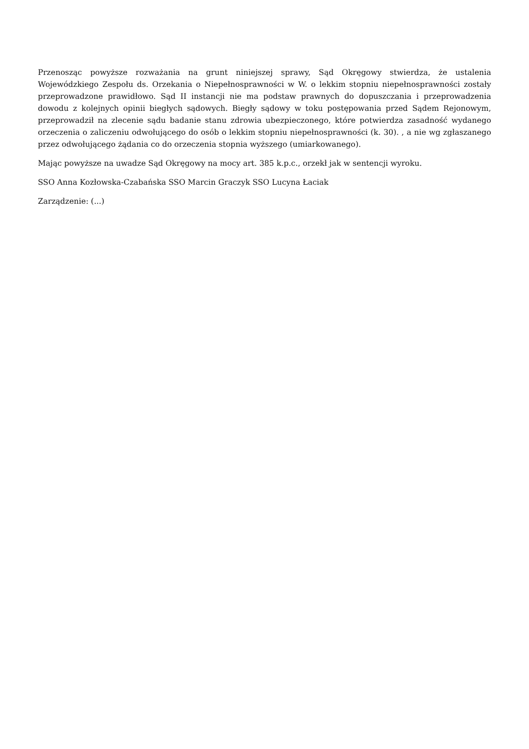Przenosząc powyższe rozważania na grunt niniejszej sprawy, Sąd Okręgowy stwierdza, że ustalenia Wojewódzkiego Zespołu ds. Orzekania o Niepełnosprawności w W. o lekkim stopniu niepełnosprawności zostały przeprowadzone prawidłowo. Sąd II instancji nie ma podstaw prawnych do dopuszczania i przeprowadzenia dowodu z kolejnych opinii biegłych sądowych. Biegły sądowy w toku postępowania przed Sądem Rejonowym, przeprowadził na zlecenie sądu badanie stanu zdrowia ubezpieczonego, które potwierdza zasadność wydanego orzeczenia o zaliczeniu odwołującego do osób o lekkim stopniu niepełnosprawności (k. 30). , a nie wg zgłaszanego przez odwołującego żądania co do orzeczenia stopnia wyższego (umiarkowanego).
Mając powyższe na uwadze Sąd Okręgowy na mocy art. 385 k.p.c., orzekł jak w sentencji wyroku.
SSO Anna Kozłowska-Czabańska SSO Marcin Graczyk SSO Lucyna Łaciak
Zarządzenie: (...)